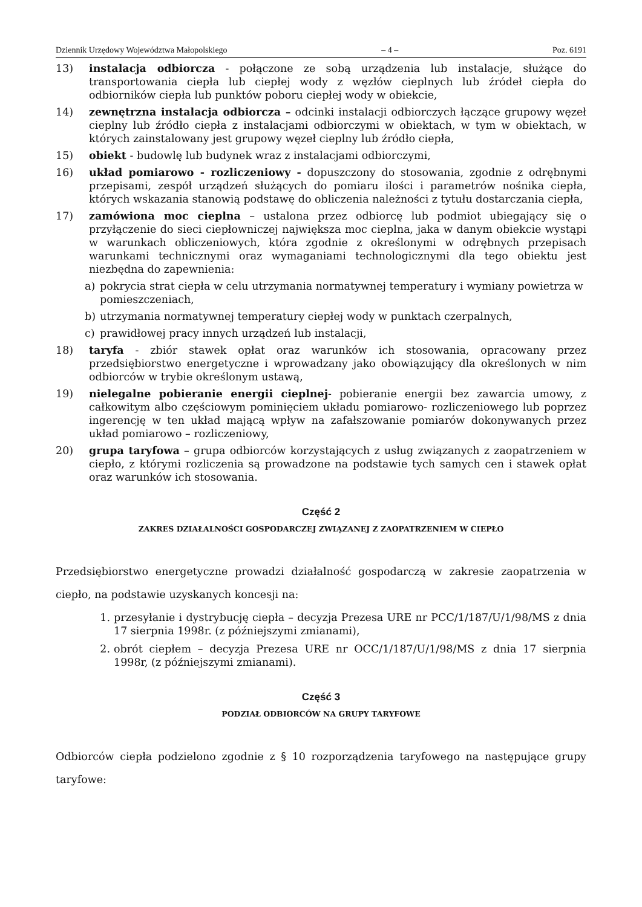Dziennik Urzędowy Województwa Małopolskiego – 4 – Poz. 6191
13) instalacja odbiorcza - połączone ze sobą urządzenia lub instalacje, służące do transportowania ciepła lub ciepłej wody z węzłów cieplnych lub źródeł ciepła do odbiorników ciepła lub punktów poboru ciepłej wody w obiekcie,
14) zewnętrzna instalacja odbiorcza – odcinki instalacji odbiorczych łączące grupowy węzeł cieplny lub źródło ciepła z instalacjami odbiorczymi w obiektach, w tym w obiektach, w których zainstalowany jest grupowy węzeł cieplny lub źródło ciepła,
15) obiekt - budowlę lub budynek wraz z instalacjami odbiorczymi,
16) układ pomiarowo - rozliczeniowy - dopuszczony do stosowania, zgodnie z odrębnymi przepisami, zespół urządzeń służących do pomiaru ilości i parametrów nośnika ciepła, których wskazania stanowią podstawę do obliczenia należności z tytułu dostarczania ciepła,
17) zamówiona moc cieplna – ustalona przez odbiorcę lub podmiot ubiegający się o przyłączenie do sieci ciepłowniczej największa moc cieplna, jaka w danym obiekcie wystąpi w warunkach obliczeniowych, która zgodnie z określonymi w odrębnych przepisach warunkami technicznymi oraz wymaganiami technologicznymi dla tego obiektu jest niezbędna do zapewnienia:
a) pokrycia strat ciepła w celu utrzymania normatywnej temperatury i wymiany powietrza w pomieszczeniach,
b) utrzymania normatywnej temperatury ciepłej wody w punktach czerpalnych,
c) prawidłowej pracy innych urządzeń lub instalacji,
18) taryfa - zbiór stawek opłat oraz warunków ich stosowania, opracowany przez przedsiębiorstwo energetyczne i wprowadzany jako obowiązujący dla określonych w nim odbiorców w trybie określonym ustawą,
19) nielegalne pobieranie energii cieplnej- pobieranie energii bez zawarcia umowy, z całkowitym albo częściowym pominięciem układu pomiarowo- rozliczeniowego lub poprzez ingerencję w ten układ mającą wpływ na zafałszowanie pomiarów dokonywanych przez układ pomiarowo – rozliczeniowy,
20) grupa taryfowa – grupa odbiorców korzystających z usług związanych z zaopatrzeniem w ciepło, z którymi rozliczenia są prowadzone na podstawie tych samych cen i stawek opłat oraz warunków ich stosowania.
Część 2
ZAKRES DZIAŁALNOŚCI GOSPODARCZEJ ZWIĄZANEJ Z ZAOPATRZENIEM W CIEPŁO
Przedsiębiorstwo energetyczne prowadzi działalność gospodarczą w zakresie zaopatrzenia w ciepło, na podstawie uzyskanych koncesji na:
1. przesyłanie i dystrybucję ciepła – decyzja Prezesa URE nr PCC/1/187/U/1/98/MS z dnia 17 sierpnia 1998r. (z późniejszymi zmianami),
2. obrót ciepłem – decyzja Prezesa URE nr OCC/1/187/U/1/98/MS z dnia 17 sierpnia 1998r, (z późniejszymi zmianami).
Część 3
PODZIAŁ ODBIORCÓW NA GRUPY TARYFOWE
Odbiorców ciepła podzielono zgodnie z § 10 rozporządzenia taryfowego na następujące grupy taryfowe: